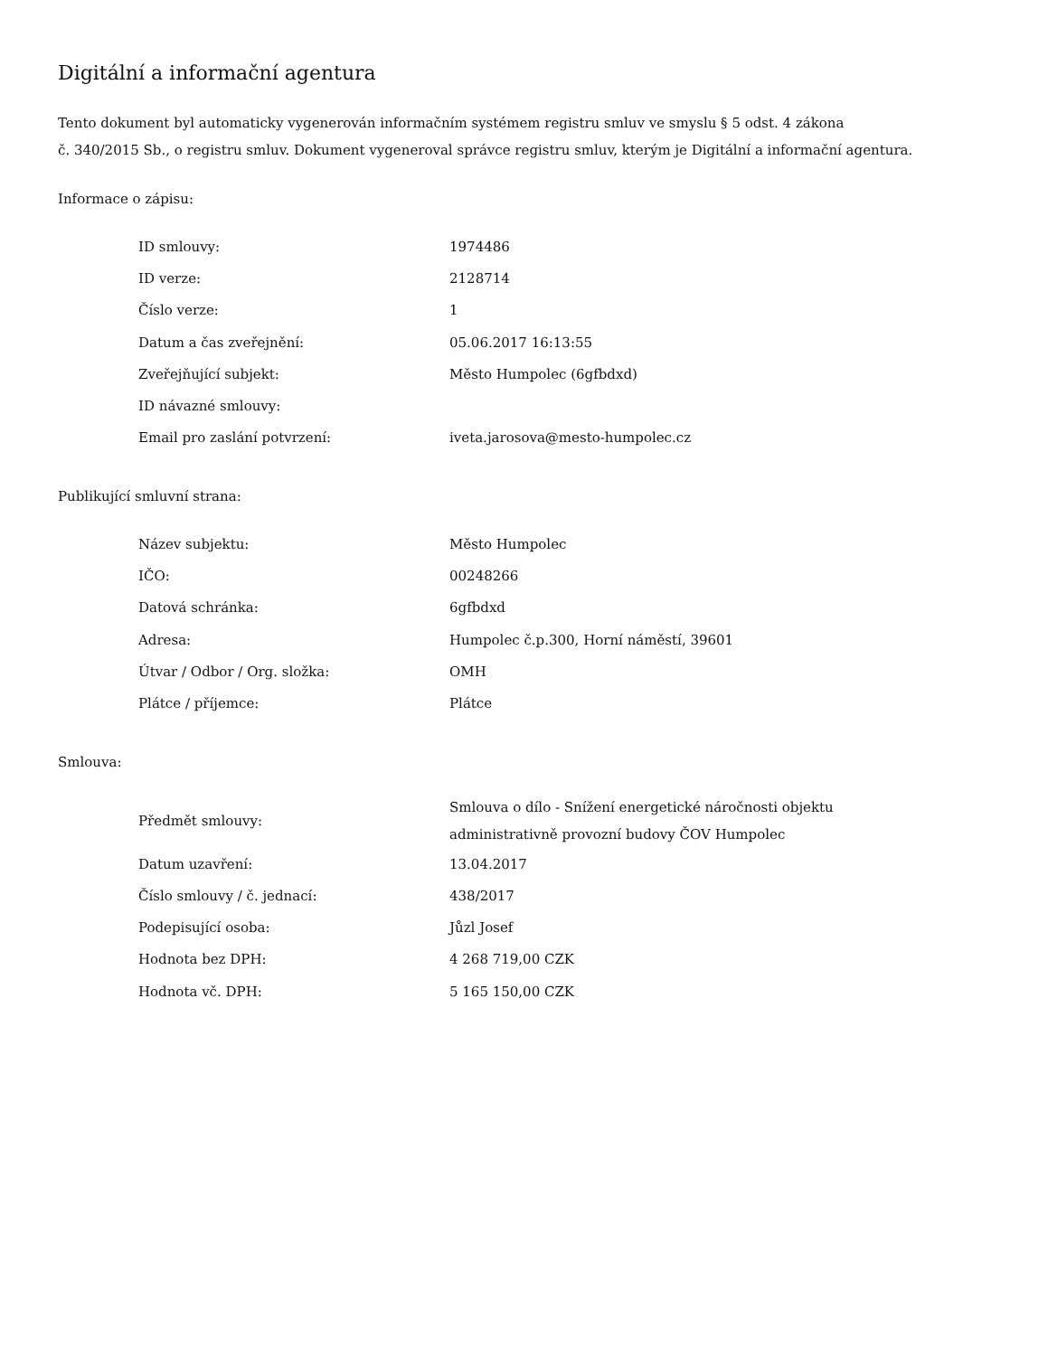Digitální a informační agentura
Tento dokument byl automaticky vygenerován informačním systémem registru smluv ve smyslu § 5 odst. 4 zákona
č. 340/2015 Sb., o registru smluv. Dokument vygeneroval správce registru smluv, kterým je Digitální a informační agentura.
Informace o zápisu:
| ID smlouvy: | 1974486 |
| ID verze: | 2128714 |
| Číslo verze: | 1 |
| Datum a čas zveřejnění: | 05.06.2017 16:13:55 |
| Zveřejňující subjekt: | Město Humpolec (6gfbdxd) |
| ID návazné smlouvy: | |
| Email pro zaslání potvrzení: | iveta.jarosova@mesto-humpolec.cz |
Publikující smluvní strana:
| Název subjektu: | Město Humpolec |
| IČO: | 00248266 |
| Datová schránka: | 6gfbdxd |
| Adresa: | Humpolec č.p.300, Horní náměstí, 39601 |
| Útvar / Odbor / Org. složka: | OMH |
| Plátce / příjemce: | Plátce |
Smlouva:
| Předmět smlouvy: | Smlouva o dílo - Snížení energetické náročnosti objektu administrativně provozní budovy ČOV Humpolec |
| Datum uzavření: | 13.04.2017 |
| Číslo smlouvy / č. jednací: | 438/2017 |
| Podepisující osoba: | Jůzl Josef |
| Hodnota bez DPH: | 4 268 719,00 CZK |
| Hodnota vč. DPH: | 5 165 150,00 CZK |